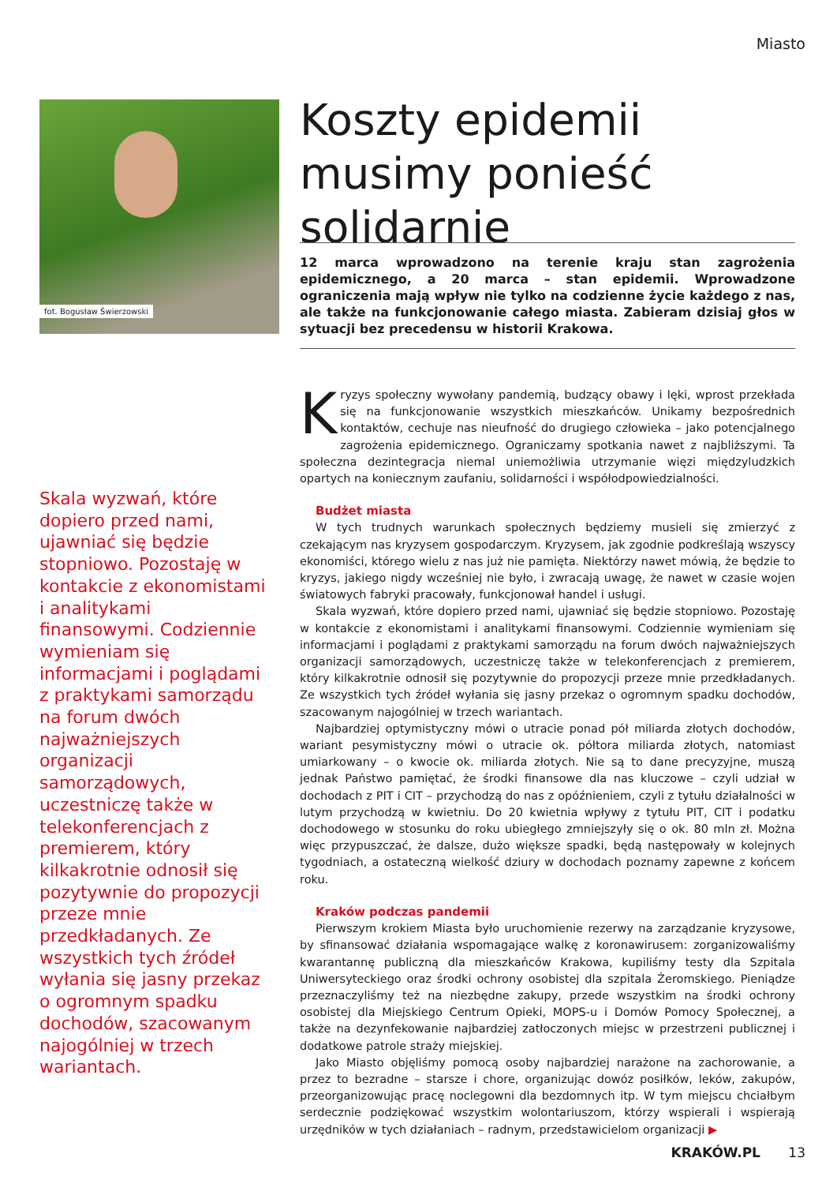Miasto
fot. Bogusław Świerzowski
Koszty epidemii musimy ponieść solidarnie
12 marca wprowadzono na terenie kraju stan zagrożenia epidemicznego, a 20 marca – stan epidemii. Wprowadzone ograniczenia mają wpływ nie tylko na codzienne życie każdego z nas, ale także na funkcjonowanie całego miasta. Zabieram dzisiaj głos w sytuacji bez precedensu w historii Krakowa.
Skala wyzwań, które dopiero przed nami, ujawniać się będzie stopniowo. Pozostaję w kontakcie z ekonomistami i analitykami finansowymi. Codziennie wymieniam się informacjami i poglądami z praktykami samorządu na forum dwóch najważniejszych organizacji samorządowych, uczestniczę także w telekonferencjach z premierem, który kilkakrotnie odnosił się pozytywnie do propozycji przeze mnie przedkładanych. Ze wszystkich tych źródeł wyłania się jasny przekaz o ogromnym spadku dochodów, szacowanym najogólniej w trzech wariantach.
Kryzys społeczny wywołany pandemią, budzący obawy i lęki, wprost przekłada się na funkcjonowanie wszystkich mieszkańców. Unikamy bezpośrednich kontaktów, cechuje nas nieufność do drugiego człowieka – jako potencjalnego zagrożenia epidemicznego. Ograniczamy spotkania nawet z najbliższymi. Ta społeczna dezintegracja niemal uniemożliwia utrzymanie więzi międzyludzkich opartych na koniecznym zaufaniu, solidarności i współodpowiedzialności.
Budżet miasta
W tych trudnych warunkach społecznych będziemy musieli się zmierzyć z czekającym nas kryzysem gospodarczym. Kryzysem, jak zgodnie podkreślają wszyscy ekonomiści, którego wielu z nas już nie pamięta. Niektórzy nawet mówią, że będzie to kryzys, jakiego nigdy wcześniej nie było, i zwracają uwagę, że nawet w czasie wojen światowych fabryki pracowały, funkcjonował handel i usługi.
Skala wyzwań, które dopiero przed nami, ujawniać się będzie stopniowo. Pozostaję w kontakcie z ekonomistami i analitykami finansowymi. Codziennie wymieniam się informacjami i poglądami z praktykami samorządu na forum dwóch najważniejszych organizacji samorządowych, uczestniczę także w telekonferencjach z premierem, który kilkakrotnie odnosił się pozytywnie do propozycji przeze mnie przedkładanych. Ze wszystkich tych źródeł wyłania się jasny przekaz o ogromnym spadku dochodów, szacowanym najogólniej w trzech wariantach.
Najbardziej optymistyczny mówi o utracie ponad pół miliarda złotych dochodów, wariant pesymistyczny mówi o utracie ok. półtora miliarda złotych, natomiast umiarkowany – o kwocie ok. miliarda złotych. Nie są to dane precyzyjne, muszą jednak Państwo pamiętać, że środki finansowe dla nas kluczowe – czyli udział w dochodach z PIT i CIT – przychodzą do nas z opóźnieniem, czyli z tytułu działalności w lutym przychodzą w kwietniu. Do 20 kwietnia wpływy z tytułu PIT, CIT i podatku dochodowego w stosunku do roku ubiegłego zmniejszyły się o ok. 80 mln zł. Można więc przypuszczać, że dalsze, dużo większe spadki, będą następowały w kolejnych tygodniach, a ostateczną wielkość dziury w dochodach poznamy zapewne z końcem roku.
Kraków podczas pandemii
Pierwszym krokiem Miasta było uruchomienie rezerwy na zarządzanie kryzysowe, by sfinansować działania wspomagające walkę z koronawirusem: zorganizowaliśmy kwarantannę publiczną dla mieszkańców Krakowa, kupiliśmy testy dla Szpitala Uniwersyteckiego oraz środki ochrony osobistej dla szpitala Żeromskiego. Pieniądze przeznaczyliśmy też na niezbędne zakupy, przede wszystkim na środki ochrony osobistej dla Miejskiego Centrum Opieki, MOPS-u i Domów Pomocy Społecznej, a także na dezynfekowanie najbardziej zatłoczonych miejsc w przestrzeni publicznej i dodatkowe patrole straży miejskiej.
Jako Miasto objęliśmy pomocą osoby najbardziej narażone na zachorowanie, a przez to bezradne – starsze i chore, organizując dowóz posiłków, leków, zakupów, przeorganizowując pracę noclegowni dla bezdomnych itp. W tym miejscu chciałbym serdecznie podziękować wszystkim wolontariuszom, którzy wspierali i wspierają urzędników w tych działaniach – radnym, przedstawicielom organizacji ▶
KRAKÓW.PL 13